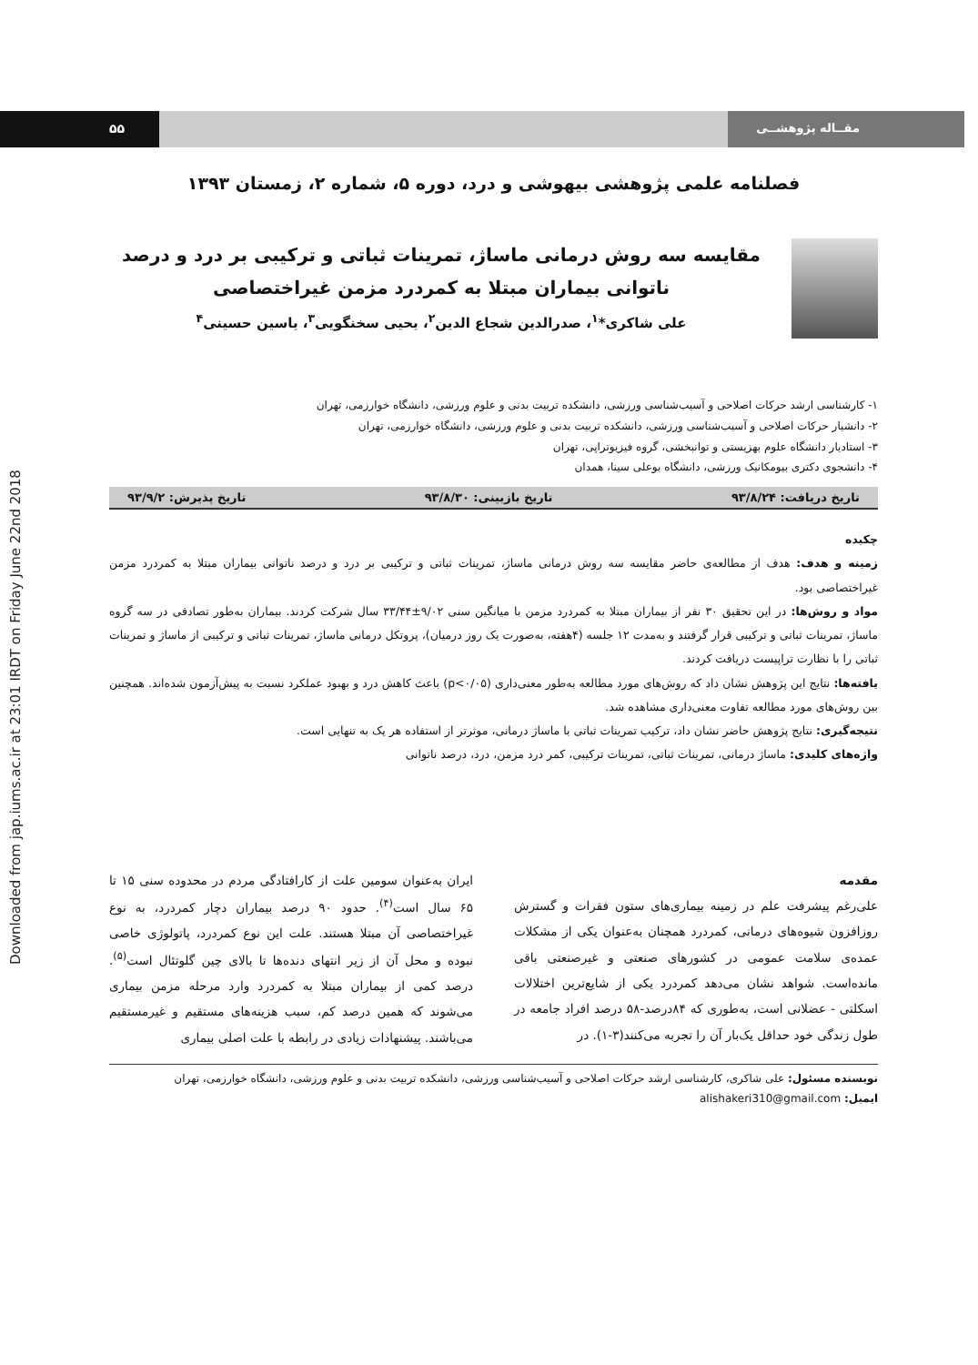Downloaded from jap.iums.ac.ir at 23:01 IRDT on Friday June 22nd 2018
۵۵ مقــاله پژوهشــی
فصلنامه علمی پژوهشی بیهوشی و درد، دوره ۵، شماره ۲، زمستان ۱۳۹۳
مقایسه سه روش درمانی ماساژ، تمرینات ثباتی و ترکیبی بر درد و درصد ناتوانی بیماران مبتلا به کمردرد مزمن غیراختصاصی
علی شاکری*<sup>۱</sup>، صدرالدین شجاع الدین<sup>۲</sup>، یحیی سخنگویی<sup>۳</sup>، یاسین حسینی<sup>۴</sup>
۱- کارشناسی ارشد حرکات اصلاحی و آسیب‌شناسی ورزشی، دانشکده تربیت بدنی و علوم ورزشی، دانشگاه خوارزمی، تهران
۲- دانشیار حرکات اصلاحی و آسیب‌شناسی ورزشی، دانشکده تربیت بدنی و علوم ورزشی، دانشگاه خوارزمی، تهران
۳- استادیار دانشگاه علوم بهزیستی و توانبخشی، گروه فیزیوتراپی، تهران
۴- دانشجوی دکتری بیومکانیک ورزشی، دانشگاه بوعلی سینا، همدان
تاریخ دریافت: ۹۳/۸/۲۴ تاریخ بازبینی: ۹۳/۸/۳۰ تاریخ پذیرش: ۹۳/۹/۲
چکیده
زمینه و هدف: هدف از مطالعه‌ی حاضر مقایسه سه روش درمانی ماساژ، تمرینات ثباتی و ترکیبی بر درد و درصد ناتوانی بیماران مبتلا به کمردرد مزمن غیراختصاصی بود.
مواد و روش‌ها: در این تحقیق ۳۰ نفر از بیماران مبتلا به کمردرد مزمن با میانگین سنی ۹/۰۲±۳۳/۴۴ سال شرکت کردند. بیماران به‌طور تصادفی در سه گروه ماساژ، تمرینات ثباتی و ترکیبی قرار گرفتند و به‌مدت ۱۲ جلسه (۴هفته، به‌صورت یک روز درمیان)، پروتکل درمانی ماساژ، تمرینات ثباتی و ترکیبی از ماساژ و تمرینات ثباتی را با نظارت تراپیست دریافت کردند.
یافته‌ها: نتایج این پژوهش نشان داد که روش‌های مورد مطالعه به‌طور معنی‌داری (p<۰/۰۵) باعث کاهش درد و بهبود عملکرد نسبت به پیش‌آزمون شده‌اند. همچنین بین روش‌های مورد مطالعه تفاوت معنی‌داری مشاهده شد.
نتیجه‌گیری: نتایج پژوهش حاضر نشان داد، ترکیب تمرینات ثباتی با ماساژ درمانی، موثرتر از استفاده هر یک به تنهایی است.
واژه‌های کلیدی: ماساژ درمانی، تمرینات ثباتی، تمرینات ترکیبی، کمر درد مزمن، درد، درصد ناتوانی
مقدمه
علی‌رغم پیشرفت علم در زمینه بیماری‌های ستون فقرات و گسترش روزافزون شیوه‌های درمانی، کمردرد همچنان به‌عنوان یکی از مشکلات عمده‌ی سلامت عمومی در کشورهای صنعتی و غیرصنعتی باقی مانده‌است. شواهد نشان می‌دهد کمردرد یکی از شایع‌ترین اختلالات اسکلتی - عضلانی است، به‌طوری که ۸۴درصد-۵۸ درصد افراد جامعه در طول زندگی خود حداقل یک‌بار آن را تجربه می‌کنند(۳-۱). در
ایران به‌عنوان سومین علت از کارافتادگی مردم در محدوده سنی ۱۵ تا ۶۵ سال است<sup>(۴)</sup>. حدود ۹۰ درصد بیماران دچار کمردرد، به نوع غیراختصاصی آن مبتلا هستند. علت این نوع کمردرد، پاتولوژی خاصی نبوده و محل آن از زیر انتهای دنده‌ها تا بالای چین گلوتئال است<sup>(۵)</sup>. درصد کمی از بیماران مبتلا به کمردرد وارد مرحله مزمن بیماری می‌شوند که همین درصد کم، سبب هزینه‌های مستقیم و غیرمستقیم می‌باشند. پیشنهادات زیادی در رابطه با علت اصلی بیماری
نویسنده مسئول: علی شاکری، کارشناسی ارشد حرکات اصلاحی و آسیب‌شناسی ورزشی، دانشکده تربیت بدنی و علوم ورزشی، دانشگاه خوارزمی، تهران
ایمیل: alishakeri310@gmail.com